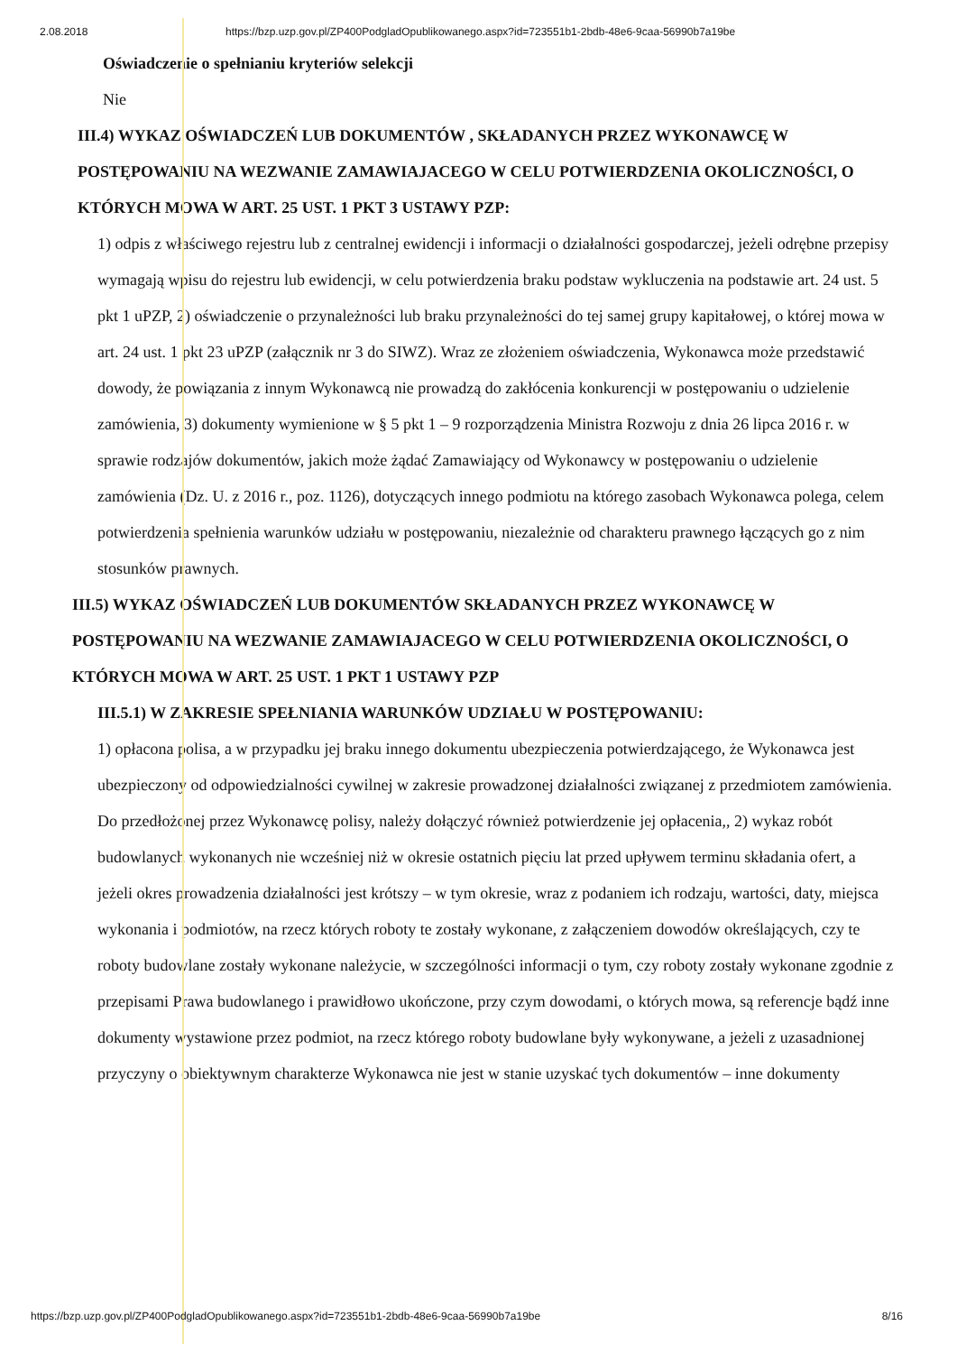2.08.2018 https://bzp.uzp.gov.pl/ZP400PodgladOpublikowanego.aspx?id=723551b1-2bdb-48e6-9caa-56990b7a19be
Oświadczenie o spełnianiu kryteriów selekcji
Nie
III.4) WYKAZ OŚWIADCZEŃ LUB DOKUMENTÓW , SKŁADANYCH PRZEZ WYKONAWCĘ W POSTĘPOWANIU NA WEZWANIE ZAMAWIAJACEGO W CELU POTWIERDZENIA OKOLICZNOŚCI, O KTÓRYCH MOWA W ART. 25 UST. 1 PKT 3 USTAWY PZP:
1) odpis z właściwego rejestru lub z centralnej ewidencji i informacji o działalności gospodarczej, jeżeli odrębne przepisy wymagają wpisu do rejestru lub ewidencji, w celu potwierdzenia braku podstaw wykluczenia na podstawie art. 24 ust. 5 pkt 1 uPZP, 2) oświadczenie o przynależności lub braku przynależności do tej samej grupy kapitałowej, o której mowa w art. 24 ust. 1 pkt 23 uPZP (załącznik nr 3 do SIWZ). Wraz ze złożeniem oświadczenia, Wykonawca może przedstawić dowody, że powiązania z innym Wykonawcą nie prowadzą do zakłócenia konkurencji w postępowaniu o udzielenie zamówienia, 3) dokumenty wymienione w § 5 pkt 1 – 9 rozporządzenia Ministra Rozwoju z dnia 26 lipca 2016 r. w sprawie rodzajów dokumentów, jakich może żądać Zamawiający od Wykonawcy w postępowaniu o udzielenie zamówienia (Dz. U. z 2016 r., poz. 1126), dotyczących innego podmiotu na którego zasobach Wykonawca polega, celem potwierdzenia spełnienia warunków udziału w postępowaniu, niezależnie od charakteru prawnego łączących go z nim stosunków prawnych.
III.5) WYKAZ OŚWIADCZEŃ LUB DOKUMENTÓW SKŁADANYCH PRZEZ WYKONAWCĘ W POSTĘPOWANIU NA WEZWANIE ZAMAWIAJACEGO W CELU POTWIERDZENIA OKOLICZNOŚCI, O KTÓRYCH MOWA W ART. 25 UST. 1 PKT 1 USTAWY PZP
III.5.1) W ZAKRESIE SPEŁNIANIA WARUNKÓW UDZIAŁU W POSTĘPOWANIU:
1) opłacona polisa, a w przypadku jej braku innego dokumentu ubezpieczenia potwierdzającego, że Wykonawca jest ubezpieczony od odpowiedzialności cywilnej w zakresie prowadzonej działalności związanej z przedmiotem zamówienia. Do przedłożonej przez Wykonawcę polisy, należy dołączyć również potwierdzenie jej opłacenia,, 2) wykaz robót budowlanych wykonanych nie wcześniej niż w okresie ostatnich pięciu lat przed upływem terminu składania ofert, a jeżeli okres prowadzenia działalności jest krótszy – w tym okresie, wraz z podaniem ich rodzaju, wartości, daty, miejsca wykonania i podmiotów, na rzecz których roboty te zostały wykonane, z załączeniem dowodów określających, czy te roboty budowlane zostały wykonane należycie, w szczególności informacji o tym, czy roboty zostały wykonane zgodnie z przepisami Prawa budowlanego i prawidłowo ukończone, przy czym dowodami, o których mowa, są referencje bądź inne dokumenty wystawione przez podmiot, na rzecz którego roboty budowlane były wykonywane, a jeżeli z uzasadnionej przyczyny o obiektywnym charakterze Wykonawca nie jest w stanie uzyskać tych dokumentów – inne dokumenty
https://bzp.uzp.gov.pl/ZP400PodgladOpublikowanego.aspx?id=723551b1-2bdb-48e6-9caa-56990b7a19be 8/16